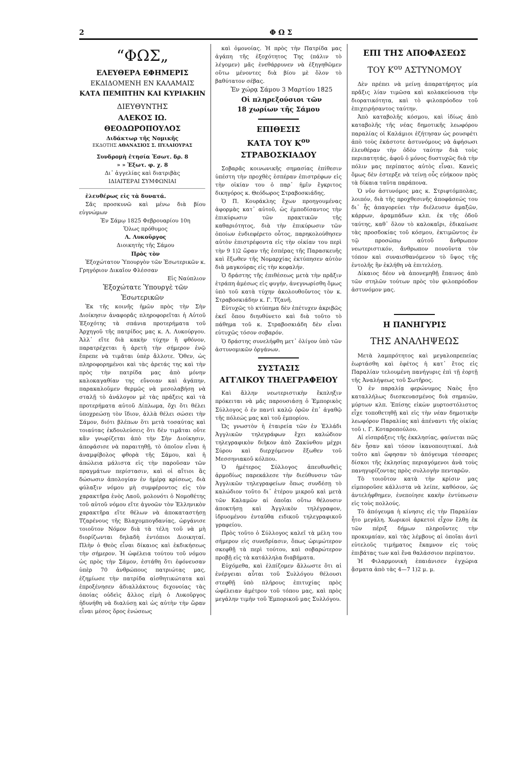2 Φ Ω Σ
“ΦΩΣ„
ΕΛΕΥΘΕΡΑ ΕΦΗΜΕΡΙΣ
ΕΚΔΙΔΟΜΕΝΗ ΕΝ ΚΑΛΑΜΑΙΣ
ΚΑΤΑ ΠΕΜΠΤΗΝ ΚΑΙ ΚΥΡΙΑΚΗΝ
ΔΙΕΥΘΥΝΤΗΣ
ΑΛΕΚΟΣ ΙΩ. ΘΕΟΔΩΡΟΠΟΥΛΟΣ
Διδάκτωρ τῆς Νομικῆς
ΕΚΔΟΤΗΣ ΑΘΑΝΑΣΙΟΣ Σ. ΠΥΛΑΙΟΥΡΑΣ
Συνδρομὴ ἐτησία Ἐσωτ. δρ. 8
» » Ἐξωτ. φ. χ. 8
Δι᾽ ἀγγελίας καὶ διατριβὰς
ΙΔΙΑΙΤΕΡΑΙ ΣΥΜΦΩΝΙΑΙ
ἐλευθέρως εἰς τὰ δυνατά.
Σᾶς προσκυνῶ καὶ μένω διὰ βίου εὐγνώμων
Ἐν Σάμῳ 1825 Φεβρουαρίου 10η
Ὅλως πρόθυμος
Λ. Λυκοῦργος
Διοικητὴς τῆς Σάμου
Πρὸς τὸν
Ἐξοχώτατον Ὑπουργὸν τῶν Ἐσωτερικῶν κ. Γρηγόριον Δικαῖον Φλέσσαν
Εἰς Ναύπλιον
Ἐξοχώτατε Ὑπουργὲ τῶν Ἐσωτερικῶν
Ἐκ τῆς κοινῆς ἡμῶν πρὸς τὴν Σὴν Διοίκησιν ἀναφορᾶς πληροφορεῖται ἡ Αὐτοῦ Ἐξοχότης τὰ σπάνια προτερήματα τοῦ Ἀρχηγοῦ τῆς πατρίδος μας κ. Λ. Λυκούργου. Ἀλλ᾽ εἴτε διὰ κακὴν τύχην ἢ φθόνον, παρατρέχεται ἡ ἀρετὴ τὴν σήμερον ἐνῷ ἔπρεπε νὰ τιμᾶται ὑπὲρ ἄλλοτε. Ὅθεν, ὡς πληροφορημένοι καὶ τὰς ἀρετάς της καὶ τὴν πρὸς τὴν πατρίδα μας ἀπὸ μόνην καλοκαγαθίαν της εὔνοιαν καὶ ἀγάπην, παρακαλοῦμεν θερμῶς νὰ μεσολαβήσῃ νὰ σταλῇ τὸ ἀνάλογον μὲ τὰς πράξεις καὶ τὰ προτερήματα αὐτοῦ Δίπλωμα, ὄχι ὅτι θέλει ὑποχρεώσῃ τὸν ἴδιον, ἀλλὰ θέλει σώσει τὴν Σάμον, διότι βλέπων ὅτι μετὰ τοσαύτας καὶ τοιαύτας ἐκδουλεύσεις ὅτι δὲν τιμᾶται οὔτε κἂν γνωρίζεται ἀπὸ τὴν Σὴν Διοίκησιν, ἀπεφάσισε νὰ παραιτηθῇ, τὸ ὁποῖον εἶναι ἡ ἀναμφίβολος φθορὰ τῆς Σάμου, καὶ ἡ ἀπώλεια μάλιστα εἰς τὴν παροῦσαν τῶν πραγμάτων περίστασιν, καὶ οἱ αἴτιοι ἂς δώσωσιν ἀπολογίαν ἐν ἡμέρᾳ κρίσεως, διὰ φύλαξιν νόμου μὴ συμφέροντος εἰς τὸν χαρακτῆρα ἑνὸς Λαοῦ, μολονότι ὁ Νομοθέτης τοῦ αὐτοῦ νόμου εἴτε ἀγνοῶν τὸν Ἑλληνικὸν χαρακτῆρα εἴτε θέλων νὰ ἀποκαταστήσῃ Τζαρένους τῆς Βλαχομπογδανίας, ὠργάνισε τοιοῦτον Νόμον διὰ τὰ τέλη τοῦ νὰ μὴ διορίζωνται δηλαδὴ ἐντόπιοι Διοικηταί. Πλὴν ὁ Θεὸς εἶναι δίκαιος καὶ ἐκδικήσεως τὴν σήμερον. Ἡ ὠφέλεια τούτου τοῦ νόμου ὡς πρὸς τὴν Σάμον, ἐστάθη ὅτι ἐφόνευσαν ὑπὲρ 70 ἀνθρώπους πατριώτας μας, ἐζημίωσε τὴν πατρίδα αἰσθητικώτατα καὶ ἐπροξένησεν ἀδιαλλάκτους διχονοίας τὰς ὁποίας οὐδεὶς ἄλλος εἰμὴ ὁ Λυκοῦργος ἠδυνήθη νὰ διαλύσῃ καὶ ὡς αὐτὴν τὴν ὥραν εἶναι μέσος ὅρος ἑνώσεως
καὶ ὁμονοίας. Ἡ πρὸς τὴν Πατρίδα μας ἀγάπη τῆς ἐξοχότητος Της (πάλιν τὸ λέγομεν) μᾶς ἐνεθάρρυνεν νὰ ἐξηγηθῶμεν οὕτω μένοντες διὰ βίου μὲ ὅλον τὸ βαθύτατον σέβας.
Ἐν χώρᾳ Σάμου 3 Μαρτίου 1825
Οἱ πληρεξούσιοι τῶν
18 χωρίων τῆς Σάμου
ΕΠΙΘΕΣΙΣ
ΚΑΤΑ ΤΟΥ Κ<sup>ου</sup> ΣΤΡΑΒΟΣΚΙΑΔΟΥ
Σοβαρᾶς κοινωνικῆς σημασίας ἐπίθεσιν ὑπέστη τὴν προχθὲς ἑσπέραν ἐπιστρέφων εἰς τὴν οἰκίαν του ὁ παρ᾽ ἡμῖν ἔγκριτος δικηγόρος κ. Θεόδωρος Στραβοσκιάδης.
Ὁ Π. Κουράκλης ἔχων προηγουμένας ἀφορμὰς κατ᾽ αὐτοῦ, ὡς ἐμποδίσαντος τὴν ἐπικύρωσιν τῶν πρακτικῶν τῆς καθαριότητος, διὰ τὴν ἐπικύρωσιν τῶν ὁποίων ἐνδιεφέρετο οὗτος, παρηκολούθησεν αὐτὸν ἐπιστρέφοντα εἰς τὴν οἰκίαν του περὶ τὴν 9 1)2 ὥραν τῆς ἑσπέρας τῆς Παρασκευῆς καὶ ἔξωθεν τῆς Νομαρχίας ἐκτύπησεν αὐτὸν διὰ μαγκούρας εἰς τὴν κεφαλήν.
Ὁ δράστης τῆς ἐπιθέσεως μετὰ τὴν πρᾶξιν ἐτράπη ἀμέσως εἰς φυγήν, ἀνεγνωρίσθη ὅμως ὑπὸ τοῦ κατὰ τύχην ἀκολουθοῦντος τὸν κ. Στραβοσκιάδην κ. Γ. Τζανῆ.
Εὐτυχῶς τὸ κτύπημα δὲν ἐπέτυχεν ἀκριβῶς ἐκεῖ ὅπου διηυθύνετο καὶ διὰ τοῦτο τὸ πάθημα τοῦ κ. Στραβοσκιάδη δὲν εἶναι εὐτυχῶς τόσον σοβαρόν.
Ὁ δράστης συνελήφθη μετ᾽ ὀλίγον ὑπὸ τῶν ἀστυνομικῶν ὀργάνων.
ΣΥΣΤΑΣΙΣ
ΑΓΓΛΙΚΟΥ ΤΗΛΕΓΡΑΦΕΙΟΥ
Καὶ ἄλλην νεωτεριστικὴν ἔκπληξιν πρόκειται νὰ μᾶς παρουσιάσῃ ὁ Ἐμπορικὸς Σύλλογος ὁ ἐν παντὶ καλῷ ὁρῶν ἐπ᾽ ἀγαθῷ τῆς πόλεώς μας καὶ τοῦ ἐμπορίου.
Ὡς γνωστὸν ἡ ἑταιρεία τῶν ἐν Ἑλλάδι Ἀγγλικῶν τηλεγράφων ἔχει καλώδιον τηλεγραφικὸν διῆκον ἀπὸ Ζακύνθου μέχρι Σύρου καὶ διερχόμενον ἔξωθεν τοῦ Μεσσηνιακοῦ κόλπου.
Ὁ ἡμέτερος Σύλλογος ἀπευθυνθεὶς ἁρμοδίως παρεκάλεσε τὴν διεύθυνσιν τῶν Ἀγγλικῶν τηλεγραφείων ὅπως συνδέσῃ τὸ καλώδιον τοῦτο δι᾽ ἑτέρου μικροῦ καὶ μετὰ τῶν Καλαμῶν αἱ ὁποῖαι οὕτω θέλουσιν ἀποκτήσῃ καὶ Ἀγγλικὸν τηλέγραφον, ἱδρυομένου ἐνταῦθα ειδικοῦ τηλεγραφικοῦ γραφείου.
Πρὸς τοῦτο ὁ Σύλλογος καλεῖ τὰ μέλη του σήμερον εἰς συνεδρίασιν, ὅπως ὡριμώτερον σκεφθῇ τὰ περὶ τούτου, καὶ σοβαρώτερον προβῇ εἰς τὰ κατάλληλα διαβήματα.
Εὐχόμεθα, καὶ ἐλπίζομεν ἄλλωστε ὅτι αἱ ἐνέργειαι αὗται τοῦ Συλλόγου θέλουσι στεφθῇ ὑπὸ πλήρους ἐπιτυχίας πρὸς ὠφέλειαν ἀμέτρον τοῦ τόπου μας, καὶ πρὸς μεγάλην τιμὴν τοῦ Ἐμπορικοῦ μας Συλλόγου.
ΕΠΙ ΤΗΣ ΑΠΟΦΑΣΕΩΣ
ΤΟΥ Κ<sup>ου</sup> ΑΣΤΥΝΟΜΟΥ
Δὲν πρέπει νὰ μείνῃ ἀπαρατήρητος μία πρᾶξις λίαν τιμῶσα καὶ κολακεύουσα τὴν διορατικότητα, καὶ τὸ φιλοπρόοδον τοῦ ἐπιχειρήσαντος ταύτην.
Ἀπὸ καταβολῆς κόσμου, καὶ ἰδίως ἀπὸ καταβολῆς τῆς νέας δημοτικῆς λεωφόρου παραλίας οἱ Καλάμιοι ἐζήτησαν ὡς ρουσφέτι ἀπὸ τοὺς ἑκάστοτε ἀστυνόμους νὰ ἀφήσωσι ἐλευθέραν τὴν ὁδὸν ταύτην διὰ τοὺς περιπατητάς, ἀφοῦ ὁ μόνος δυστυχῶς διὰ τὴν πόλιν μας περίπατος αὐτὸς εἶναι. Κανεὶς ὅμως δὲν ἐστερξε νὰ τείνῃ οὖς εὐήκοον πρὸς τὰ δίκαια ταῦτα παράπονα.
Ὁ νῦν ἀστυνόμος μας κ. Στριφτόμπολας, λοιπόν, διὰ τῆς προχθεσινῆς ἀποφάσεώς του δι᾽ ἧς ἀπαγορεύει τὴν διέλευσιν ἁμαξῶν, κάρρων, ἀραμπάδων κλπ. ἐκ τῆς ὁδοῦ ταύτης, καθ᾽ ὅλον τὸ καλοκαῖρι, ἐδικαίωσε τὰς προσδοκίας τοῦ κόσμου, ἐκτιμῶντος ἐν τῷ προσώπῳ αὐτοῦ ἄνθρωπον νεωτεριστικόν, ἄνθρωπον πονοῦντα τὸν τόπον καὶ συναισθανόμενον τὸ ὕψος τῆς ἐντολῆς ἣν ἐκλήθη νὰ ἐπιτελέσῃ.
Δίκαιος δέον νὰ ἀπονεμηθῇ ἔπαινος ἀπὸ τῶν στηλῶν τούτων πρὸς τὸν φιλοπρόοδον ἀστυνόμον μας.
Η ΠΑΝΗΓΥΡΙΣ
ΤΗΣ ΑΝΑΛΗΨΕΩΣ
Μετὰ λαμπρότητος καὶ μεγαλοπρεπείας ἑωρτάσθη καὶ ἐφέτος ἡ κατ᾽ ἔτος εἰς Παραλίαν τελουμένη πανήγυρις ἐπὶ τῇ ἑορτῇ τῆς Ἀναλήψεως τοῦ Σωτῆρος.
Ὁ ἐν παραλίᾳ φερώνυμος Ναὸς ἦτο καταλλήλως διεσκευασμένος διὰ σημαιῶν, μύρτων κλπ. Ἐπίσης εἰκὼν μυρτοστόλιστος εἶχε τοποθετηθῇ καὶ εἰς τὴν νέαν δημοτικὴν λεωφόρον Παραλίας καὶ ἀπέναντι τῆς οἰκίας τοῦ ι. Γ. Κοταροπούλου.
Αἱ εἰσπράξεις τῆς ἐκκλησίας, φαίνεται πῶς δὲν ἦσαν καὶ τόσον ἱκανοποιητικαί. Διὰ τοῦτο καὶ ὥφησαν τὸ ἀπόγευμα τέσσαρες δίσκοι τῆς ἐκλησίας περιαγόμενοι ἀνὰ τοὺς πανηγυρίζοντας πρὸς συλλογὴν πενταρῶν.
Τὸ τοιοῦτον κατὰ τὴν κρίσιν μας εἰμποροῦσε κάλλιστα νὰ λείπε, καθόσον, ὡς ἀντελήφθημεν, ἐνεποίησε κακὴν ἐντύπωσιν εἰς τοὺς πολλούς.
Τὸ ἀπόγευμα ἡ κίνησις εἰς τὴν Παραλίαν ἦτο μεγάλη. Χωρικοὶ ἀρκετοὶ εἶχον ἔλθῃ ἐκ τῶν πέριξ δήμων πληροῦντες τὴν προκυμαίαν, καὶ τὰς λέμβους αἱ ὁποῖαι ἀντὶ εὐτελοῦς τιμήματος ἔκαμνον εἰς τοὺς ἐπιβάτας των καὶ ἕνα θαλάσσιον περίπατον.
Ἡ Φιλαρμονικὴ ἐπαιάνισεν ἐγχώρια ᾄσματα ἀπὸ τὰς 4—7 1)2 μ. μ.